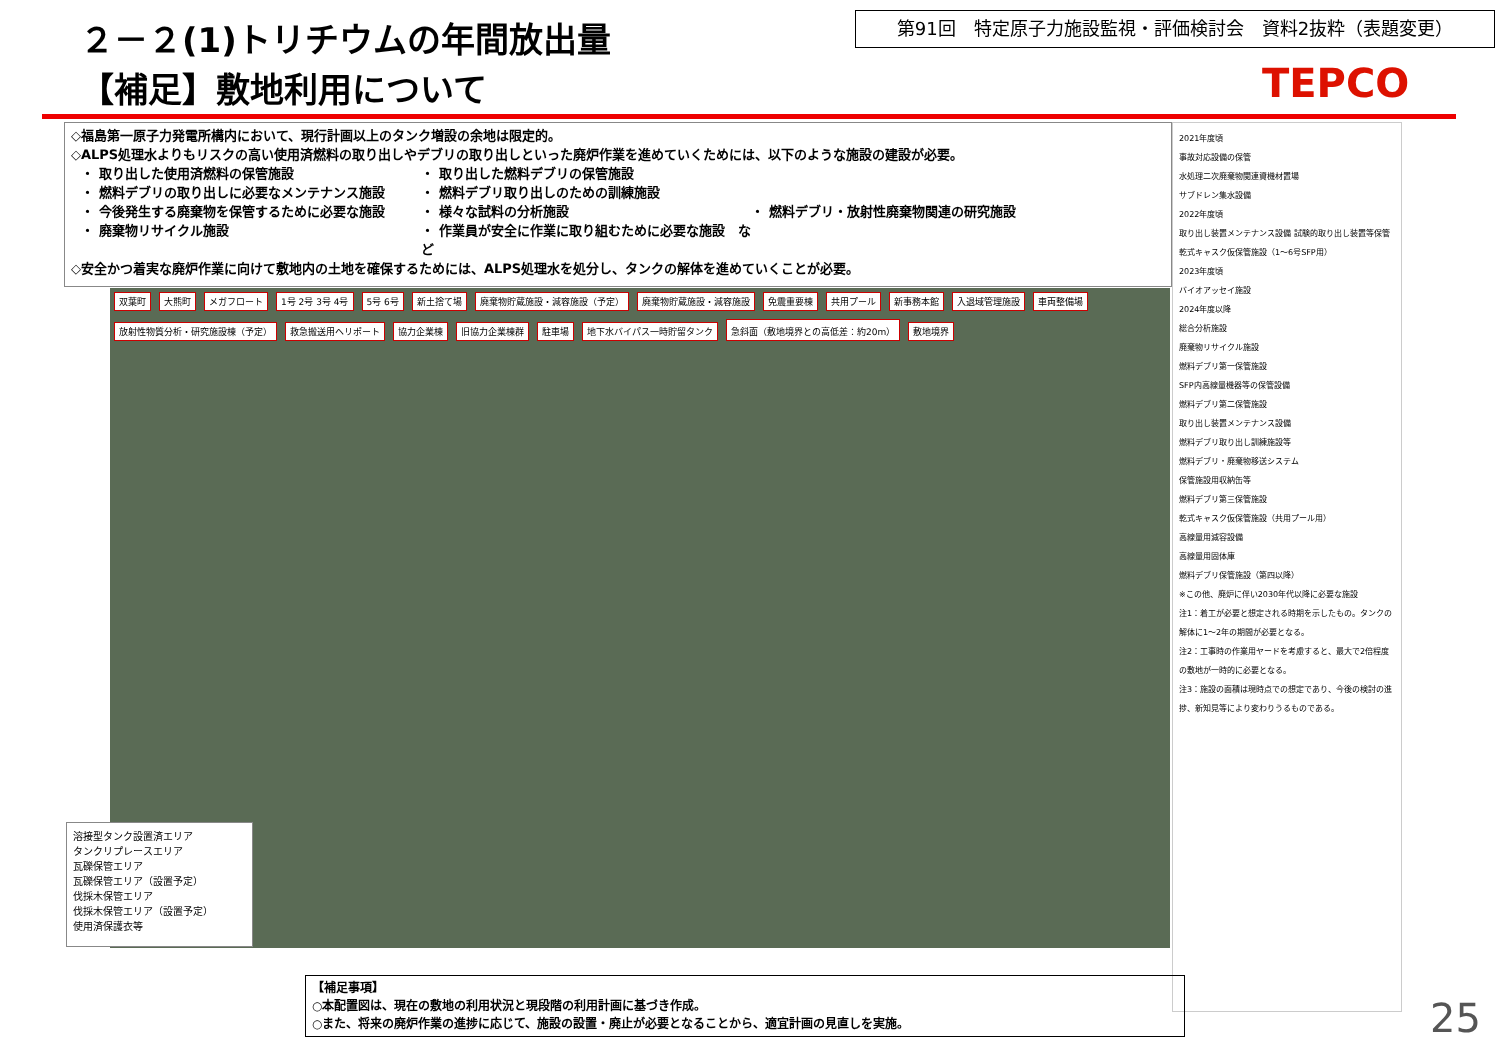２－２(1)トリチウムの年間放出量
【補足】敷地利用について
第91回　特定原子力施設監視・評価検討会　資料2抜粋（表題変更）
TEPCO
◇福島第一原子力発電所構内において、現行計画以上のタンク増設の余地は限定的。
◇ALPS処理水よりもリスクの高い使用済燃料の取り出しやデブリの取り出しといった廃炉作業を進めていくためには、以下のような施設の建設が必要。
・ 取り出した使用済燃料の保管施設 ・ 取り出した燃料デブリの保管施設 ・ 燃料デブリの取り出しに必要なメンテナンス施設 ・ 燃料デブリ取り出しのための訓練施設 ・ 今後発生する廃棄物を保管するために必要な施設 ・ 様々な試料の分析施設 ・ 燃料デブリ・放射性廃棄物関連の研究施設 ・ 廃棄物リサイクル施設 ・ 作業員が安全に作業に取り組むために必要な施設　など
◇安全かつ着実な廃炉作業に向けて敷地内の土地を確保するためには、ALPS処理水を処分し、タンクの解体を進めていくことが必要。
双葉町 大熊町 メガフロート 1号 2号 3号 4号 5号 6号 新土捨て場 廃棄物貯蔵施設・減容施設（予定） 廃棄物貯蔵施設・減容施設 免震重要棟 共用プール 新事務本館 入退域管理施設 車両整備場 放射性物質分析・研究施設棟（予定） 救急搬送用ヘリポート 協力企業棟 旧協力企業棟群 駐車場 地下水バイパス一時貯留タンク 急斜面（敷地境界との高低差：約20m） 敷地境界
溶接型タンク設置済エリア
タンクリプレースエリア
瓦礫保管エリア
瓦礫保管エリア（設置予定）
伐採木保管エリア
伐採木保管エリア（設置予定）
使用済保護衣等
2021年度頃
事故対応設備の保管
水処理二次廃棄物関連資機材置場
サブドレン集水設備
2022年度頃
取り出し装置メンテナンス設備 試験的取り出し装置等保管
乾式キャスク仮保管施設（1～6号SFP用）
2023年度頃
バイオアッセイ施設
2024年度以降
総合分析施設
廃棄物リサイクル施設
燃料デブリ第一保管施設
SFP内高線量機器等の保管設備
燃料デブリ第二保管施設
取り出し装置メンテナンス設備
燃料デブリ取り出し訓練施設等
燃料デブリ・廃棄物移送システム
保管施設用収納缶等
燃料デブリ第三保管施設
乾式キャスク仮保管施設（共用プール用）
高線量用減容設備
高線量用固体庫
燃料デブリ保管施設（第四以降）
※この他、廃炉に伴い2030年代以降に必要な施設
注1：着工が必要と想定される時期を示したもの。タンクの解体に1～2年の期間が必要となる。
注2：工事時の作業用ヤードを考慮すると、最大で2倍程度の敷地が一時的に必要となる。
注3：施設の面積は現時点での想定であり、今後の検討の進捗、新知見等により変わりうるものである。
【補足事項】
○本配置図は、現在の敷地の利用状況と現段階の利用計画に基づき作成。
○また、将来の廃炉作業の進捗に応じて、施設の設置・廃止が必要となることから、適宜計画の見直しを実施。
25